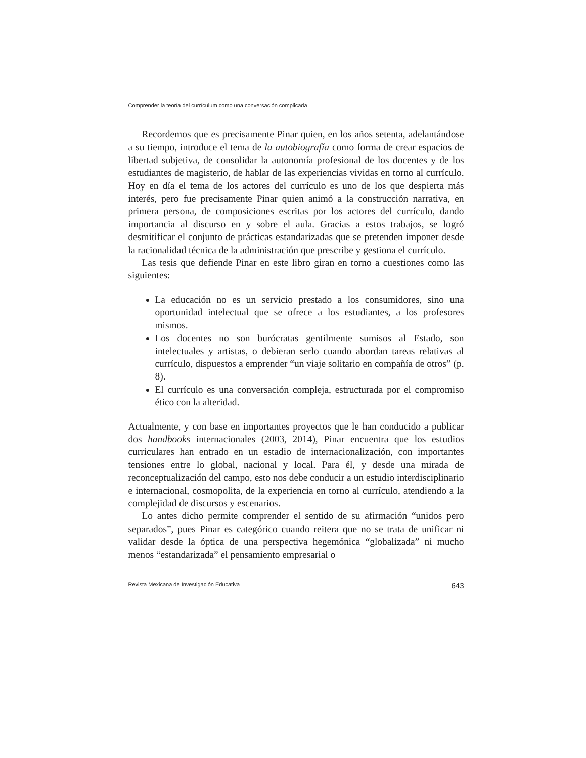Comprender la teoría del currículum como una conversación complicada
Recordemos que es precisamente Pinar quien, en los años setenta, adelantándose a su tiempo, introduce el tema de la autobiografía como forma de crear espacios de libertad subjetiva, de consolidar la autonomía profesional de los docentes y de los estudiantes de magisterio, de hablar de las experiencias vividas en torno al currículo. Hoy en día el tema de los actores del currículo es uno de los que despierta más interés, pero fue precisamente Pinar quien animó a la construcción narrativa, en primera persona, de composiciones escritas por los actores del currículo, dando importancia al discurso en y sobre el aula. Gracias a estos trabajos, se logró desmitificar el conjunto de prácticas estandarizadas que se pretenden imponer desde la racionalidad técnica de la administración que prescribe y gestiona el currículo.
Las tesis que defiende Pinar en este libro giran en torno a cuestiones como las siguientes:
La educación no es un servicio prestado a los consumidores, sino una oportunidad intelectual que se ofrece a los estudiantes, a los profesores mismos.
Los docentes no son burócratas gentilmente sumisos al Estado, son intelectuales y artistas, o debieran serlo cuando abordan tareas relativas al currículo, dispuestos a emprender “un viaje solitario en compañía de otros” (p. 8).
El currículo es una conversación compleja, estructurada por el compromiso ético con la alteridad.
Actualmente, y con base en importantes proyectos que le han conducido a publicar dos handbooks internacionales (2003, 2014), Pinar encuentra que los estudios curriculares han entrado en un estadio de internacionalización, con importantes tensiones entre lo global, nacional y local. Para él, y desde una mirada de reconceptualización del campo, esto nos debe conducir a un estudio interdisciplinario e internacional, cosmopolita, de la experiencia en torno al currículo, atendiendo a la complejidad de discursos y escenarios.
Lo antes dicho permite comprender el sentido de su afirmación “unidos pero separados”, pues Pinar es categórico cuando reitera que no se trata de unificar ni validar desde la óptica de una perspectiva hegemónica “globalizada” ni mucho menos “estandarizada” el pensamiento empresarial o
Revista Mexicana de Investigación Educativa 643